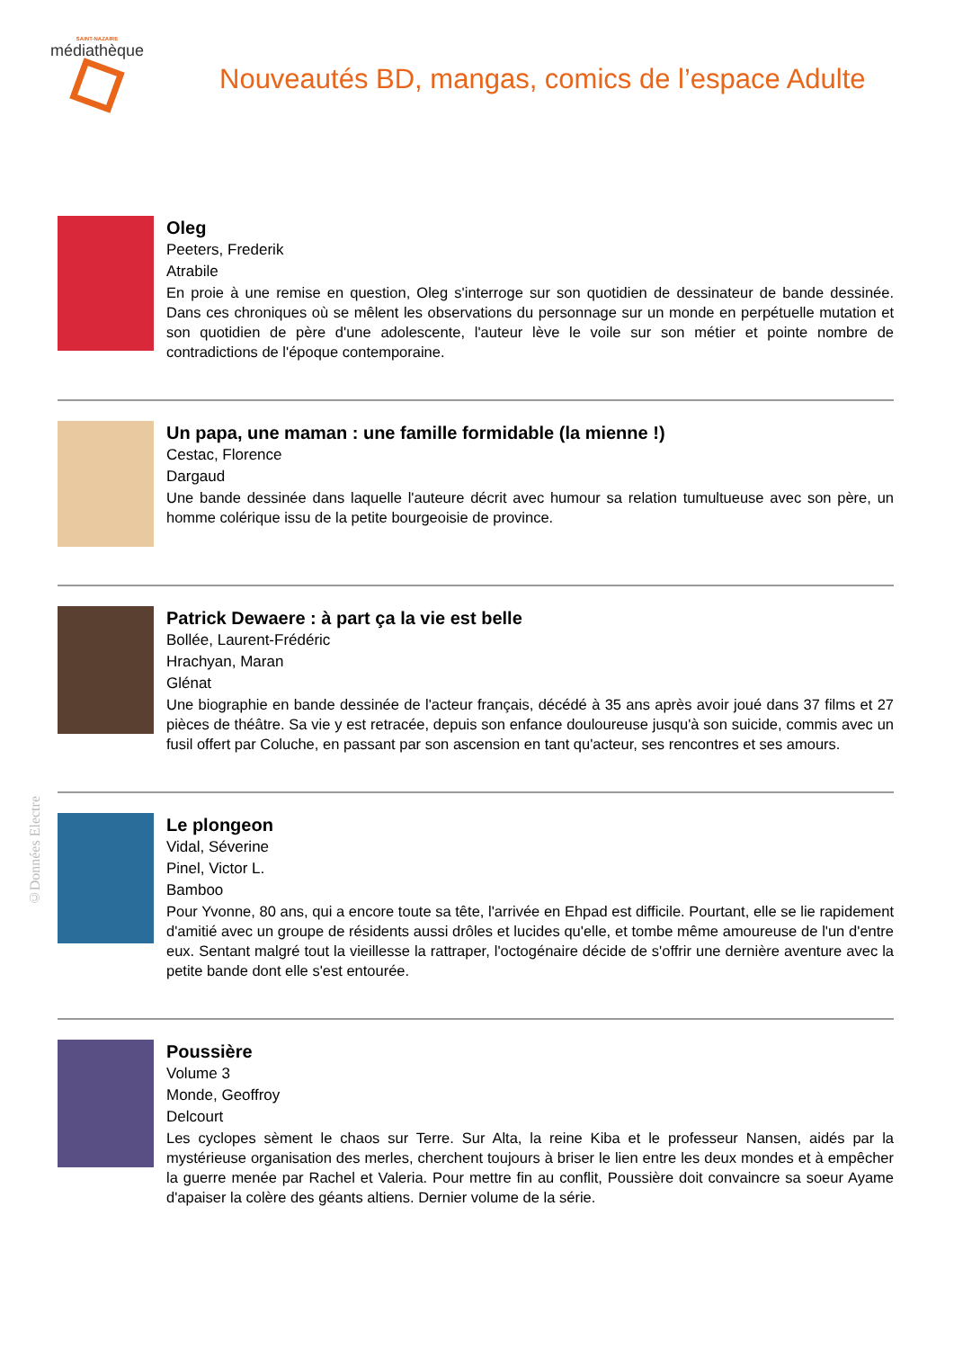SAINT-NAZAIRE
médiathèque
Nouveautés BD, mangas, comics de l’espace Adulte
Oleg
Peeters, Frederik
Atrabile
En proie à une remise en question, Oleg s'interroge sur son quotidien de dessinateur de bande dessinée. Dans ces chroniques où se mêlent les observations du personnage sur un monde en perpétuelle mutation et son quotidien de père d'une adolescente, l'auteur lève le voile sur son métier et pointe nombre de contradictions de l'époque contemporaine.
Un papa, une maman : une famille formidable (la mienne !)
Cestac, Florence
Dargaud
Une bande dessinée dans laquelle l'auteure décrit avec humour sa relation tumultueuse avec son père, un homme colérique issu de la petite bourgeoisie de province.
Patrick Dewaere : à part ça la vie est belle
Bollée, Laurent-Frédéric
Hrachyan, Maran
Glénat
Une biographie en bande dessinée de l'acteur français, décédé à 35 ans après avoir joué dans 37 films et 27 pièces de théâtre. Sa vie y est retracée, depuis son enfance douloureuse jusqu'à son suicide, commis avec un fusil offert par Coluche, en passant par son ascension en tant qu'acteur, ses rencontres et ses amours.
Le plongeon
Vidal, Séverine
Pinel, Victor L.
Bamboo
Pour Yvonne, 80 ans, qui a encore toute sa tête, l'arrivée en Ehpad est difficile. Pourtant, elle se lie rapidement d'amitié avec un groupe de résidents aussi drôles et lucides qu'elle, et tombe même amoureuse de l'un d'entre eux. Sentant malgré tout la vieillesse la rattraper, l'octogénaire décide de s'offrir une dernière aventure avec la petite bande dont elle s'est entourée.
Poussière
Volume 3
Monde, Geoffroy
Delcourt
Les cyclopes sèment le chaos sur Terre. Sur Alta, la reine Kiba et le professeur Nansen, aidés par la mystérieuse organisation des merles, cherchent toujours à briser le lien entre les deux mondes et à empêcher la guerre menée par Rachel et Valeria. Pour mettre fin au conflit, Poussière doit convaincre sa soeur Ayame d'apaiser la colère des géants altiens. Dernier volume de la série.
©Données Electre